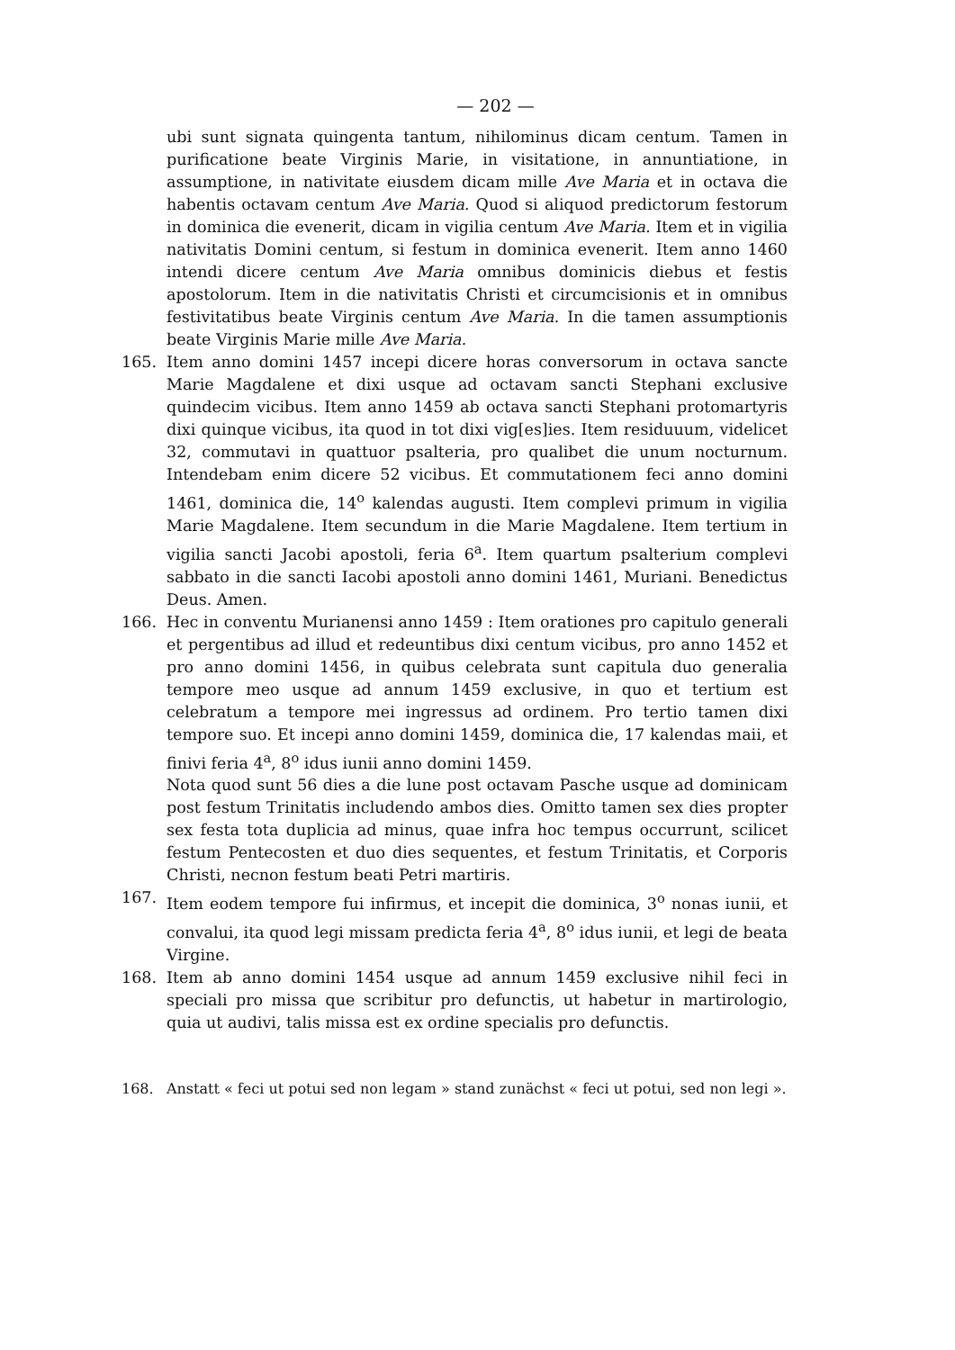— 202 —
ubi sunt signata quingenta tantum, nihilominus dicam centum. Tamen in purificatione beate Virginis Marie, in visitatione, in annuntiatione, in assumptione, in nativitate eiusdem dicam mille Ave Maria et in octava die habentis octavam centum Ave Maria. Quod si aliquod predictorum festorum in dominica die evenerit, dicam in vigilia centum Ave Maria. Item et in vigilia nativitatis Domini centum, si festum in dominica evenerit. Item anno 1460 intendi dicere centum Ave Maria omnibus dominicis diebus et festis apostolorum. Item in die nativitatis Christi et circumcisionis et in omnibus festivitatibus beate Virginis centum Ave Maria. In die tamen assumptionis beate Virginis Marie mille Ave Maria.
165. Item anno domini 1457 incepi dicere horas conversorum in octava sancte Marie Magdalene et dixi usque ad octavam sancti Stephani exclusive quindecim vicibus. Item anno 1459 ab octava sancti Stephani protomartyris dixi quinque vicibus, ita quod in tot dixi vig[es]ies. Item residuuum, videlicet 32, commutavi in quattuor psalteria, pro qualibet die unum nocturnum. Intendebam enim dicere 52 vicibus. Et commutationem feci anno domini 1461, dominica die, 14<sup>o</sup> kalendas augusti. Item complevi primum in vigilia Marie Magdalene. Item secundum in die Marie Magdalene. Item tertium in vigilia sancti Jacobi apostoli, feria 6<sup>a</sup>. Item quartum psalterium complevi sabbato in die sancti Iacobi apostoli anno domini 1461, Muriani. Benedictus Deus. Amen.
166. Hec in conventu Murianensi anno 1459 : Item orationes pro capitulo generali et pergentibus ad illud et redeuntibus dixi centum vicibus, pro anno 1452 et pro anno domini 1456, in quibus celebrata sunt capitula duo generalia tempore meo usque ad annum 1459 exclusive, in quo et tertium est celebratum a tempore mei ingressus ad ordinem. Pro tertio tamen dixi tempore suo. Et incepi anno domini 1459, dominica die, 17 kalendas maii, et finivi feria 4<sup>a</sup>, 8<sup>o</sup> idus iunii anno domini 1459.
Nota quod sunt 56 dies a die lune post octavam Pasche usque ad dominicam post festum Trinitatis includendo ambos dies. Omitto tamen sex dies propter sex festa tota duplicia ad minus, quae infra hoc tempus occurrunt, scilicet festum Pentecosten et duo dies sequentes, et festum Trinitatis, et Corporis Christi, necnon festum beati Petri martiris.
167. Item eodem tempore fui infirmus, et incepit die dominica, 3<sup>o</sup> nonas iunii, et convalui, ita quod legi missam predicta feria 4<sup>a</sup>, 8<sup>o</sup> idus iunii, et legi de beata Virgine.
168. Item ab anno domini 1454 usque ad annum 1459 exclusive nihil feci in speciali pro missa que scribitur pro defunctis, ut habetur in martirologio, quia ut audivi, talis missa est ex ordine specialis pro defunctis.
168. Anstatt « feci ut potui sed non legam » stand zunächst « feci ut potui, sed non legi ».